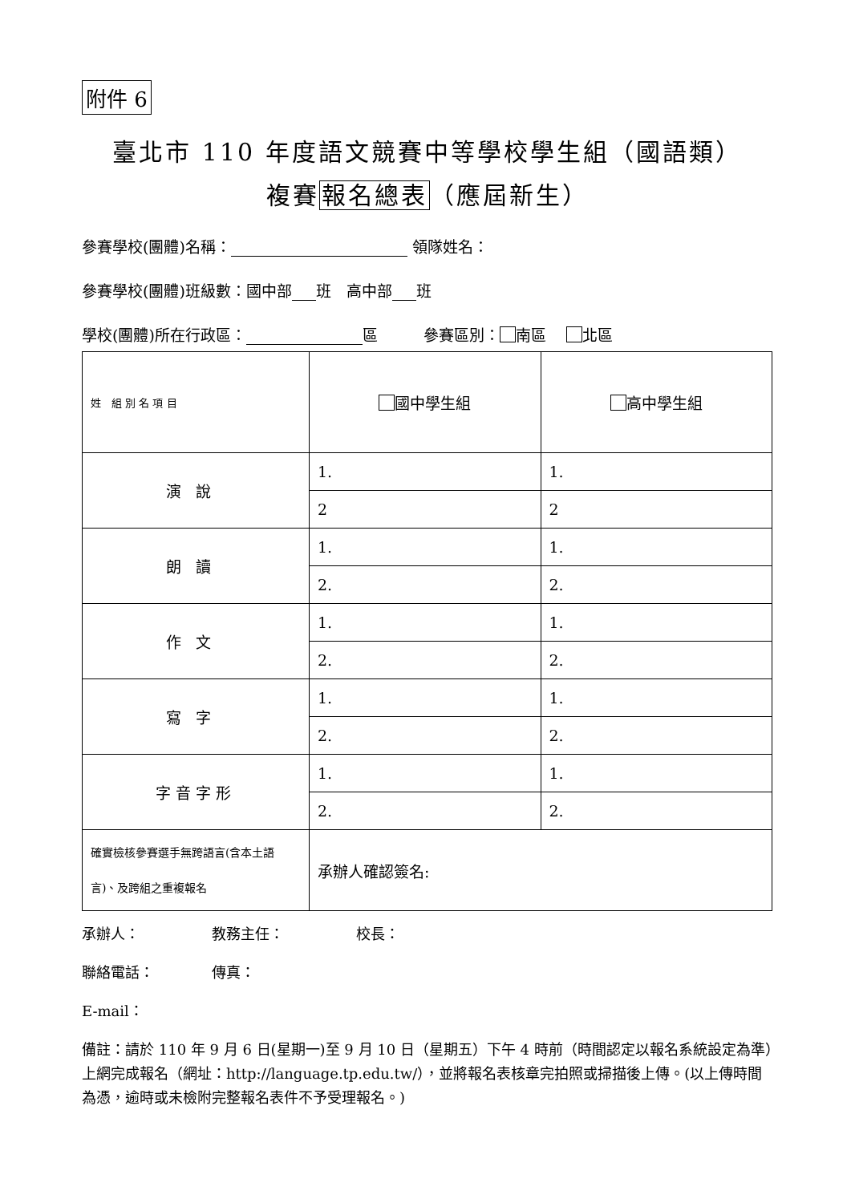附件 6
臺北市 110 年度語文競賽中等學校學生組（國語類）
複賽報名總表（應屆新生）
參賽學校(團體)名稱： 領隊姓名：
參賽學校(團體)班級數：國中部 班　高中部 班
學校(團體)所在行政區： 區　　　參賽區別： 南區　 北區
| 姓 組 別 名 項 目 | 國中學生組 | 高中學生組 |
| 演說 | 1. | 1. |
| | 2 | 2 |
| 朗讀 | 1. | 1. |
| | 2. | 2. |
| 作文 | 1. | 1. |
| | 2. | 2. |
| 寫字 | 1. | 1. |
| | 2. | 2. |
| 字音字形 | 1. | 1. |
| | 2. | 2. |
| 確實檢核參賽選手無跨語言(含本土語言)、及跨組之重複報名 | 承辦人確認簽名: | |
承辦人：　　　　　教務主任：　　　　　校長：
聯絡電話：　　　　傳真：
E-mail：
備註：請於 110 年 9 月 6 日(星期一)至 9 月 10 日（星期五）下午 4 時前（時間認定以報名系統設定為準）上網完成報名（網址：http://language.tp.edu.tw/），並將報名表核章完拍照或掃描後上傳。(以上傳時間為憑，逾時或未檢附完整報名表件不予受理報名。)